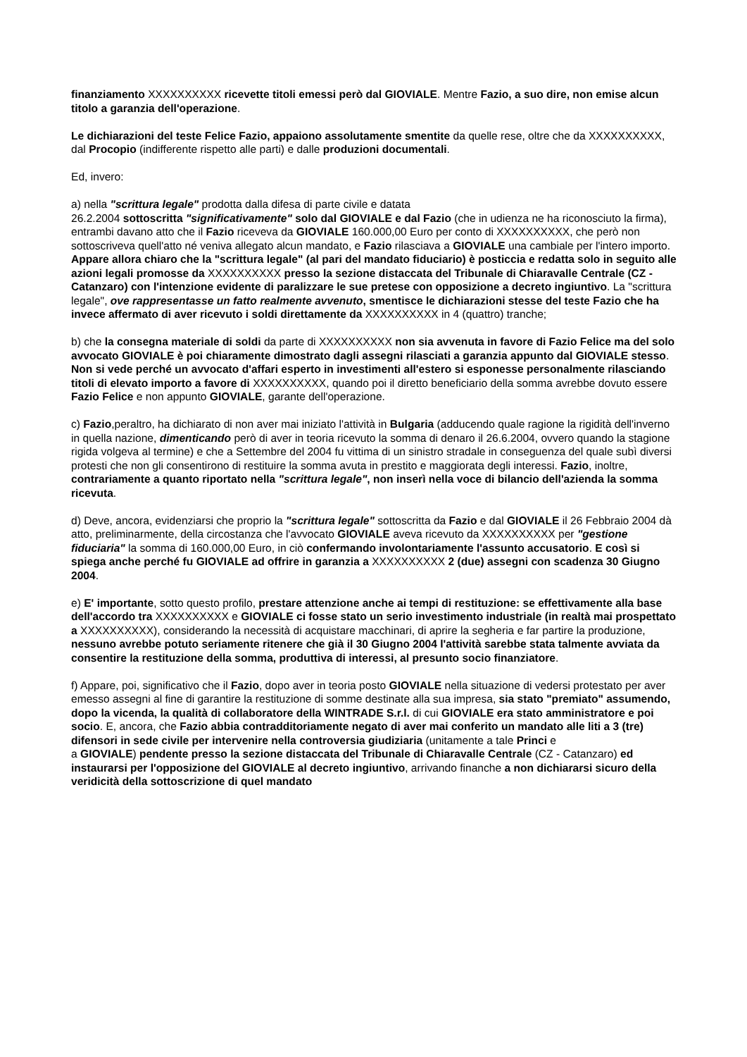finanziamento XXXXXXXXXX ricevette titoli emessi però dal GIOVIALE. Mentre Fazio, a suo dire, non emise alcun titolo a garanzia dell'operazione.
Le dichiarazioni del teste Felice Fazio, appaiono assolutamente smentite da quelle rese, oltre che da XXXXXXXXXX, dal Procopio (indifferente rispetto alle parti) e dalle produzioni documentali.
Ed, invero:
a) nella "scrittura legale" prodotta dalla difesa di parte civile e datata
26.2.2004 sottoscritta "significativamente" solo dal GIOVIALE e dal Fazio (che in udienza ne ha riconosciuto la firma), entrambi davano atto che il Fazio riceveva da GIOVIALE 160.000,00 Euro per conto di XXXXXXXXXX, che però non sottoscriveva quell'atto né veniva allegato alcun mandato, e Fazio rilasciava a GIOVIALE una cambiale per l'intero importo. Appare allora chiaro che la "scrittura legale" (al pari del mandato fiduciario) è posticcia e redatta solo in seguito alle azioni legali promosse da XXXXXXXXXX presso la sezione distaccata del Tribunale di Chiaravalle Centrale (CZ - Catanzaro) con l'intenzione evidente di paralizzare le sue pretese con opposizione a decreto ingiuntivo. La "scrittura legale", ove rappresentasse un fatto realmente avvenuto, smentisce le dichiarazioni stesse del teste Fazio che ha invece affermato di aver ricevuto i soldi direttamente da XXXXXXXXXX in 4 (quattro) tranche;
b) che la consegna materiale di soldi da parte di XXXXXXXXXX non sia avvenuta in favore di Fazio Felice ma del solo avvocato GIOVIALE è poi chiaramente dimostrato dagli assegni rilasciati a garanzia appunto dal GIOVIALE stesso. Non si vede perché un avvocato d'affari esperto in investimenti all'estero si esponesse personalmente rilasciando titoli di elevato importo a favore di XXXXXXXXXX, quando poi il diretto beneficiario della somma avrebbe dovuto essere Fazio Felice e non appunto GIOVIALE, garante dell'operazione.
c) Fazio,peraltro, ha dichiarato di non aver mai iniziato l'attività in Bulgaria (adducendo quale ragione la rigidità dell'inverno in quella nazione, dimenticando però di aver in teoria ricevuto la somma di denaro il 26.6.2004, ovvero quando la stagione rigida volgeva al termine) e che a Settembre del 2004 fu vittima di un sinistro stradale in conseguenza del quale subì diversi protesti che non gli consentirono di restituire la somma avuta in prestito e maggiorata degli interessi. Fazio, inoltre, contrariamente a quanto riportato nella "scrittura legale", non inserì nella voce di bilancio dell'azienda la somma ricevuta.
d) Deve, ancora, evidenziarsi che proprio la "scrittura legale" sottoscritta da Fazio e dal GIOVIALE il 26 Febbraio 2004 dà atto, preliminarmente, della circostanza che l'avvocato GIOVIALE aveva ricevuto da XXXXXXXXXX per "gestione fiduciaria" la somma di 160.000,00 Euro, in ciò confermando involontariamente l'assunto accusatorio. E così si spiega anche perché fu GIOVIALE ad offrire in garanzia a XXXXXXXXXX 2 (due) assegni con scadenza 30 Giugno 2004.
e) E' importante, sotto questo profilo, prestare attenzione anche ai tempi di restituzione: se effettivamente alla base dell'accordo tra XXXXXXXXXX e GIOVIALE ci fosse stato un serio investimento industriale (in realtà mai prospettato a XXXXXXXXXX), considerando la necessità di acquistare macchinari, di aprire la segheria e far partire la produzione, nessuno avrebbe potuto seriamente ritenere che già il 30 Giugno 2004 l'attività sarebbe stata talmente avviata da consentire la restituzione della somma, produttiva di interessi, al presunto socio finanziatore.
f) Appare, poi, significativo che il Fazio, dopo aver in teoria posto GIOVIALE nella situazione di vedersi protestato per aver emesso assegni al fine di garantire la restituzione di somme destinate alla sua impresa, sia stato "premiato" assumendo, dopo la vicenda, la qualità di collaboratore della WINTRADE S.r.l. di cui GIOVIALE era stato amministratore e poi socio. E, ancora, che Fazio abbia contradditoriamente negato di aver mai conferito un mandato alle liti a 3 (tre) difensori in sede civile per intervenire nella controversia giudiziaria (unitamente a tale Princi e
a GIOVIALE) pendente presso la sezione distaccata del Tribunale di Chiaravalle Centrale (CZ - Catanzaro) ed instaurarsi per l'opposizione del GIOVIALE al decreto ingiuntivo, arrivando finanche a non dichiararsi sicuro della veridicità della sottoscrizione di quel mandato